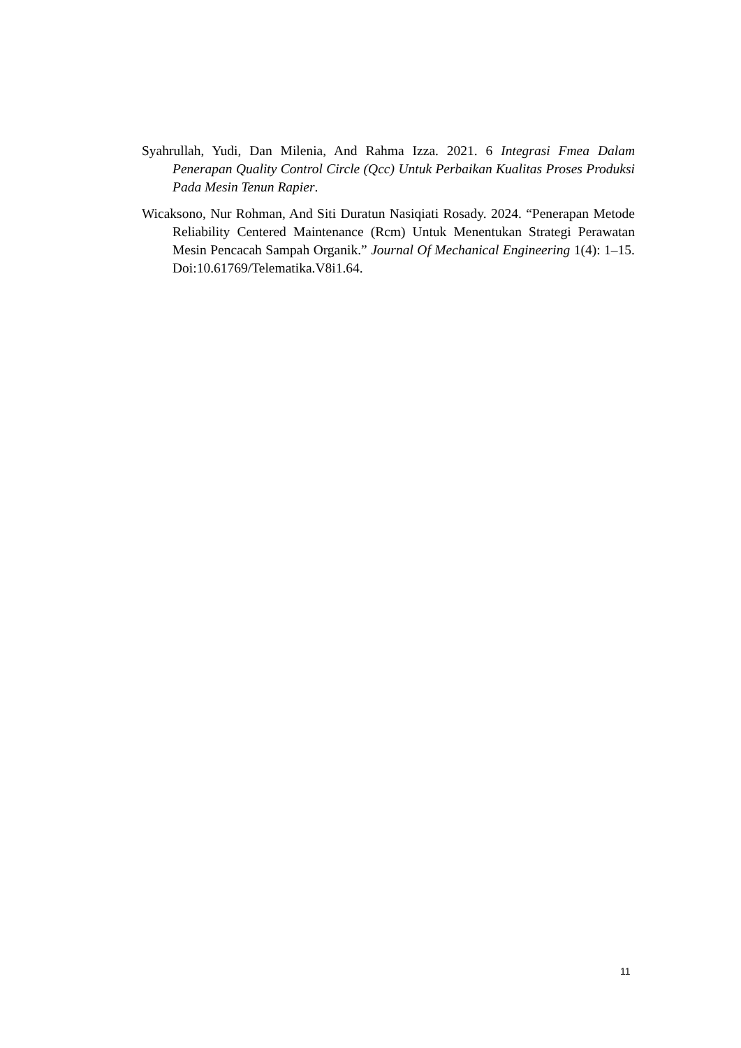Syahrullah, Yudi, Dan Milenia, And Rahma Izza. 2021. 6 Integrasi Fmea Dalam Penerapan Quality Control Circle (Qcc) Untuk Perbaikan Kualitas Proses Produksi Pada Mesin Tenun Rapier.
Wicaksono, Nur Rohman, And Siti Duratun Nasiqiati Rosady. 2024. “Penerapan Metode Reliability Centered Maintenance (Rcm) Untuk Menentukan Strategi Perawatan Mesin Pencacah Sampah Organik.” Journal Of Mechanical Engineering 1(4): 1–15. Doi:10.61769/Telematika.V8i1.64.
11